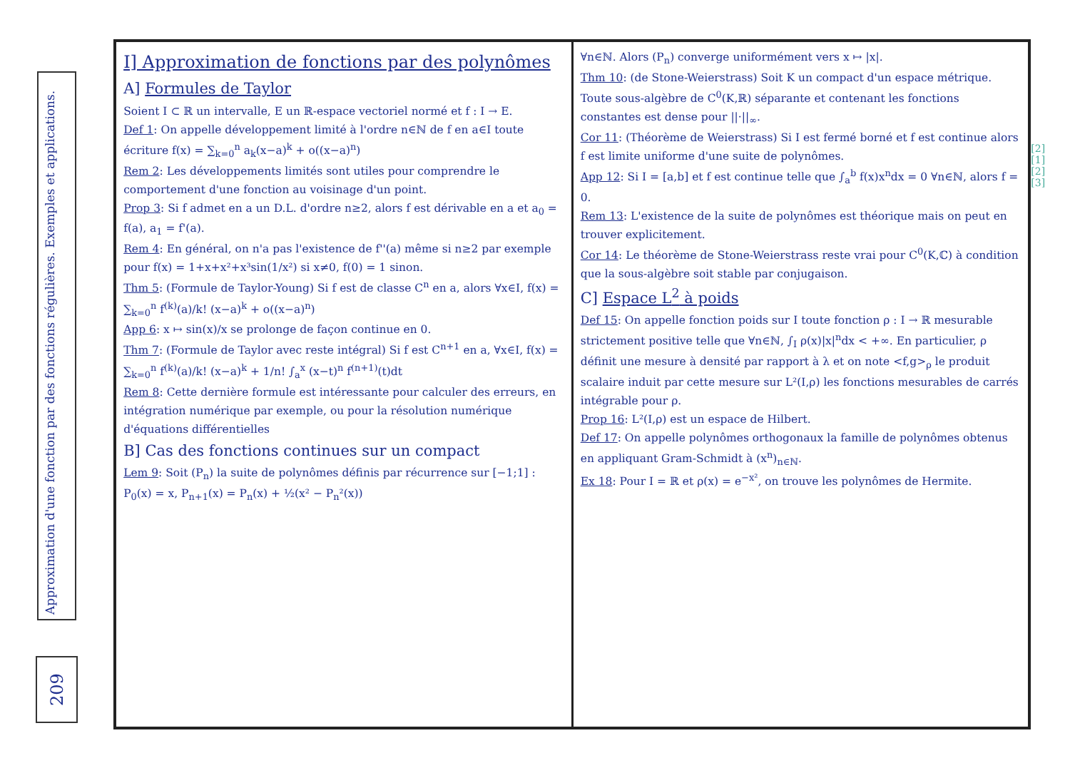Approximation d'une fonction par des fonctions régulières. Exemples et applications.
209
I] Approximation de fonctions par des polynômes
A] Formules de Taylor
Soient I ⊂ ℝ un intervalle, E un ℝ-espace vectoriel normé et f : I → E.
Def 1: On appelle développement limité à l'ordre n∈ℕ de f en a∈I toute écriture f(x) = ∑<sub>k=0</sub><sup>n</sup> a<sub>k</sub>(x−a)<sup>k</sup> + o((x−a)<sup>n</sup>)
Rem 2: Les développements limités sont utiles pour comprendre le comportement d'une fonction au voisinage d'un point.
Prop 3: Si f admet en a un D.L. d'ordre n≥2, alors f est dérivable en a et a<sub>0</sub> = f(a), a<sub>1</sub> = f'(a).
Rem 4: En général, on n'a pas l'existence de f''(a) même si n≥2 par exemple pour f(x) = 1+x+x²+x³sin(1/x²) si x≠0, f(0) = 1 sinon.
Thm 5: (Formule de Taylor-Young) Si f est de classe C<sup>n</sup> en a, alors ∀x∈I, f(x) = ∑<sub>k=0</sub><sup>n</sup> f<sup>(k)</sup>(a)/k! (x−a)<sup>k</sup> + o((x−a)<sup>n</sup>)
App 6: x ↦ sin(x)/x se prolonge de façon continue en 0.
Thm 7: (Formule de Taylor avec reste intégral) Si f est C<sup>n+1</sup> en a, ∀x∈I, f(x) = ∑<sub>k=0</sub><sup>n</sup> f<sup>(k)</sup>(a)/k! (x−a)<sup>k</sup> + 1/n! ∫<sub>a</sub><sup>x</sup> (x−t)<sup>n</sup> f<sup>(n+1)</sup>(t)dt
Rem 8: Cette dernière formule est intéressante pour calculer des erreurs, en intégration numérique par exemple, ou pour la résolution numérique d'équations différentielles
B] Cas des fonctions continues sur un compact
Lem 9: Soit (P<sub>n</sub>) la suite de polynômes définis par récurrence sur [−1;1] : P<sub>0</sub>(x) = x, P<sub>n+1</sub>(x) = P<sub>n</sub>(x) + ½(x² − P<sub>n</sub>²(x))
∀n∈ℕ. Alors (P<sub>n</sub>) converge uniformément vers x ↦ |x|.
Thm 10: (de Stone-Weierstrass) Soit K un compact d'un espace métrique. Toute sous-algèbre de C<sup>0</sup>(K,ℝ) séparante et contenant les fonctions constantes est dense pour ||·||<sub>∞</sub>.
Cor 11: (Théorème de Weierstrass) Si I est fermé borné et f est continue alors f est limite uniforme d'une suite de polynômes.
App 12: Si I = [a,b] et f est continue telle que ∫<sub>a</sub><sup>b</sup> f(x)x<sup>n</sup>dx = 0 ∀n∈ℕ, alors f = 0.
Rem 13: L'existence de la suite de polynômes est théorique mais on peut en trouver explicitement.
Cor 14: Le théorème de Stone-Weierstrass reste vrai pour C<sup>0</sup>(K,ℂ) à condition que la sous-algèbre soit stable par conjugaison.
C] Espace L<sup>2</sup> à poids
Def 15: On appelle fonction poids sur I toute fonction ρ : I → ℝ mesurable strictement positive telle que ∀n∈ℕ, ∫<sub>I</sub> ρ(x)|x|<sup>n</sup>dx < +∞. En particulier, ρ définit une mesure à densité par rapport à λ et on note <f,g><sub>ρ</sub> le produit scalaire induit par cette mesure sur L²(I,ρ) les fonctions mesurables de carrés intégrable pour ρ.
Prop 16: L²(I,ρ) est un espace de Hilbert.
Def 17: On appelle polynômes orthogonaux la famille de polynômes obtenus en appliquant Gram-Schmidt à (x<sup>n</sup>)<sub>n∈ℕ</sub>.
Ex 18: Pour I = ℝ et ρ(x) = e<sup>−x²</sup>, on trouve les polynômes de Hermite.
[2]
[1]
[2]
[3]